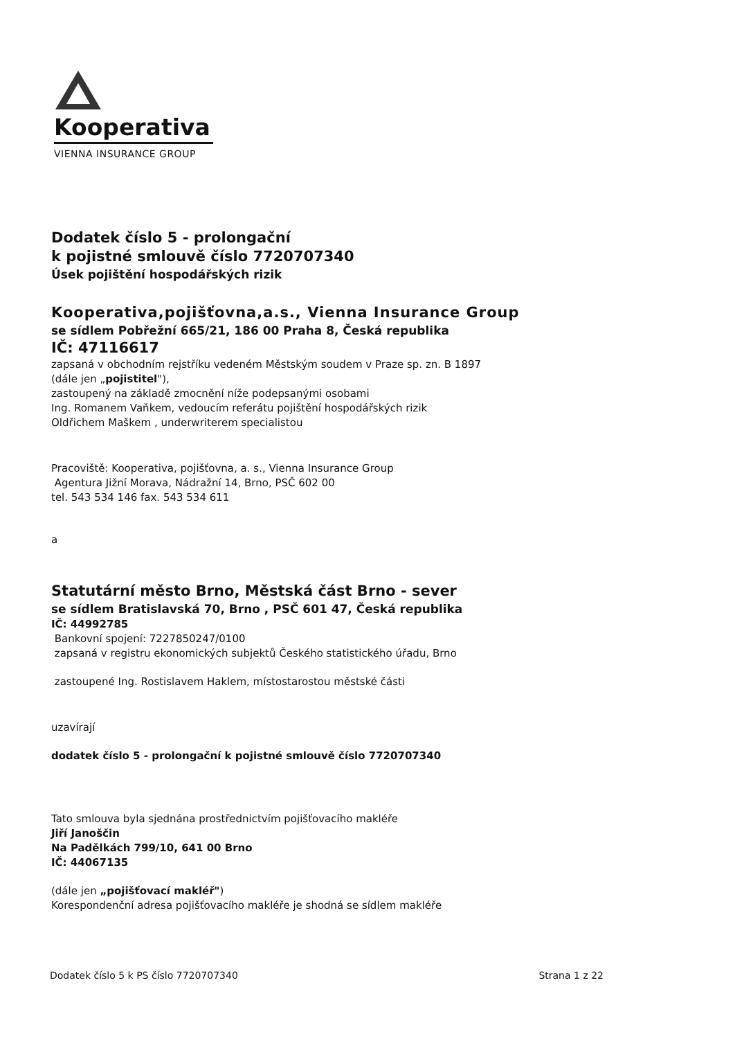Kooperativa
VIENNA INSURANCE GROUP
Dodatek číslo 5 - prolongační
k pojistné smlouvě číslo 7720707340
Úsek pojištění hospodářských rizik
Kooperativa,pojišťovna,a.s., Vienna Insurance Group
se sídlem Pobřežní 665/21, 186 00 Praha 8, Česká republika
IČ: 47116617
zapsaná v obchodním rejstříku vedeném Městským soudem v Praze sp. zn. B 1897
(dále jen „pojistitel"),
zastoupený na základě zmocnění níže podepsanými osobami
Ing. Romanem Vaňkem, vedoucím referátu pojištění hospodářských rizik
Oldřichem Maškem , underwriterem specialistou
Pracoviště: Kooperativa, pojišťovna, a. s., Vienna Insurance Group
Agentura Jižní Morava, Nádražní 14, Brno, PSČ 602 00
tel. 543 534 146 fax. 543 534 611
a
Statutární město Brno, Městská část Brno - sever
se sídlem Bratislavská 70, Brno , PSČ 601 47, Česká republika
IČ: 44992785
Bankovní spojení: 7227850247/0100
zapsaná v registru ekonomických subjektů Českého statistického úřadu, Brno
zastoupené Ing. Rostislavem Haklem, místostarostou městské části
uzavírají
dodatek číslo 5 - prolongační k pojistné smlouvě číslo 7720707340
Tato smlouva byla sjednána prostřednictvím pojišťovacího makléře
Jiří Janoščin
Na Padělkách 799/10, 641 00 Brno
IČ: 44067135
(dále jen „pojišťovací makléř")
Korespondenční adresa pojišťovacího makléře je shodná se sídlem makléře
Dodatek číslo 5 k PS číslo 7720707340 Strana 1 z 22